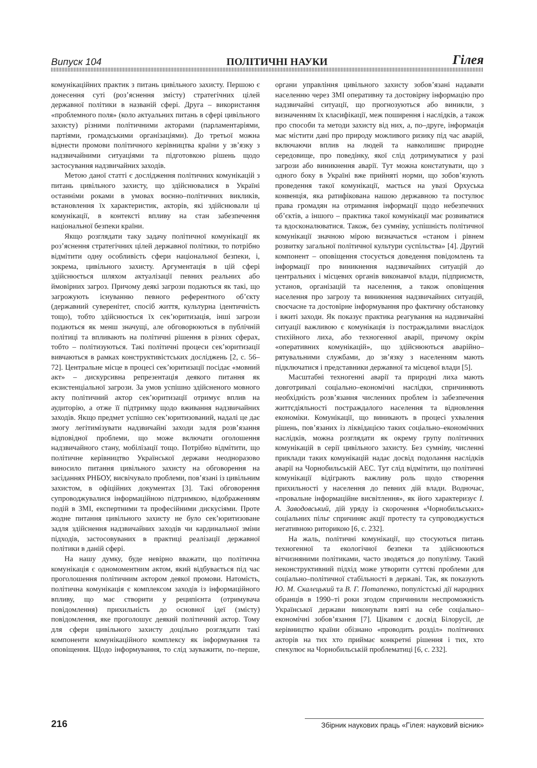Випуск 104 ПОЛІТИЧНІ НАУКИ Гілея
комунікаційних практик з питань цивільного захисту. Першою є донесення суті (роз’яснення змісту) стратегічних цілей державної політики в названій сфері. Друга – використання «проблемного поля» (коло актуальних питань в сфері цивільного захисту) різними політичними акторами (парламентаріями, партіями, громадськими організаціями). До третьої можна віднести промови політичного керівництва країни у зв’язку з надзвичайними ситуаціями та підготовкою рішень щодо застосування надзвичайних заходів.
Метою даної статті є дослідження політичних комунікацій з питань цивільного захисту, що здійснювалися в Україні останніми роками в умовах воєнно–політичних викликів, встановлення їх характеристик, акторів, які здійснювали ці комунікації, в контексті впливу на стан забезпечення національної безпеки країни.
Якщо розглядати таку задачу політичної комунікації як роз’яснення стратегічних цілей державної політики, то потрібно відмітити одну особливість сфери національної безпеки, і, зокрема, цивільного захисту. Аргументація в цій сфері здійснюється шляхом актуалізації певних реальних або ймовірних загроз. Причому деякі загрози подаються як такі, що загрожують існуванню певного референтного об’єкту (державний суверенітет, спосіб життя, культурна ідентичність тощо), тобто здійснюється їх сек’юритизація, інші загрози подаються як менш значущі, але обговорюються в публічній політиці та впливають на політичні рішення в різних сферах, тобто – політизуються. Такі політичні процеси сек’юритизації вивчаються в рамках конструктивістських досліджень [2, с. 56–72]. Центральне місце в процесі сек’юритизації посідає «мовний акт» – дискурсивна репрезентація деякого питання як екзистенціальної загрози. За умов успішно здійсненого мовного акту політичний актор сек’юритизації отримує вплив на аудиторію, а отже її підтримку щодо вживання надзвичайних заходів. Якщо предмет успішно сек’юритизований, надалі це дає змогу легітимізувати надзвичайні заходи задля розв’язання відповідної проблеми, що може включати оголошення надзвичайного стану, мобілізації тощо. Потрібно відмітити, що політичне керівництво Української держави неодноразово виносило питання цивільного захисту на обговорення на засіданнях РНБОУ, висвічувало проблеми, пов’язані із цивільним захистом, в офіційних документах [3]. Такі обговорення супроводжувалися інформаційною підтримкою, відображенням подій в ЗМІ, експертними та професійними дискусіями. Проте жодне питання цивільного захисту не було сек’юритизоване задля здійснення надзвичайних заходів чи кардинальної зміни підходів, застосовуваних в практиці реалізації державної політики в даній сфері.
На нашу думку, буде невірно вважати, що політична комунікація є одномоментним актом, який відбувається під час проголошення політичним актором деякої промови. Натомість, політична комунікація є комплексом заходів із інформаційного впливу, що має створити у реципієнта (отримувача повідомлення) прихильність до основної ідеї (змісту) повідомлення, яке проголошує деякий політичний актор. Тому для сфери цивільного захисту доцільно розглядати такі компоненти комунікаційного комплексу як інформування та оповіщення. Щодо інформування, то слід зауважити, по–перше, органи управління цивільного захисту зобов’язані надавати населенню через ЗМІ оперативну та достовірну інформацію про надзвичайні ситуації, що прогнозуються або виникли, з визначенням їх класифікації, меж поширення і наслідків, а також про способи та методи захисту від них, а, по–друге, інформація має містити дані про природу можливого ризику під час аварій, включаючи вплив на людей та навколишнє природне середовище, про поведінку, якої слід дотримуватися у разі загрози або виникнення аварії. Тут можна констатувати, що з одного боку в Україні вже прийняті норми, що зобов’язують проведення такої комунікації, мається на увазі Орхуська конвенція, яка ратифікована нашою державною та постулює права громадян на отримання інформації щодо небезпечних об’єктів, а іншого – практика такої комунікації має розвиватися та вдосконалюватися. Також, без сумніву, успішність політичної комунікації значною мірою визначається «станом і рівнем розвитку загальної політичної культури суспільства» [4]. Другий компонент – оповіщення стосується доведення повідомлень та інформації про виникнення надзвичайних ситуацій до центральних і місцевих органів виконавчої влади, підприємств, установ, організацій та населення, а також оповіщення населення про загрозу та виникнення надзвичайних ситуацій, своєчасне та достовірне інформування про фактичну обстановку і вжиті заходи. Як показує практика реагування на надзвичайні ситуації важливою є комунікація із постраждалими внаслідок стихійного лиха, або техногенної аварії, причому окрім «оперативних комунікацій», що здійснюються аварійно–рятувальними службами, до зв’язку з населенням мають підключатися і представники державної та місцевої влади [5].
Масштабні техногенні аварії та природні лиха мають довготривалі соціально–економічні наслідки, спричиняють необхідність розв’язання численних проблем із забезпечення життєдіяльності постраждалого населення та відновлення економіки. Комунікації, що виникають в процесі ухвалення рішень, пов’язаних із ліквідацією таких соціально–економічних наслідків, можна розглядати як окрему групу політичних комунікацій в серії цивільного захисту. Без сумніву, численні приклади таких комунікацій надає досвід подолання наслідків аварії на Чорнобильській АЕС. Тут слід відмітити, що політичні комунікації відіграють важливу роль щодо створення прихильності у населення до певних дій влади. Водночас, «провальне інформаційне висвітлення», як його характеризує І. А. Заводовський, дій уряду із скорочення «Чорнобильських» соціальних пільг спричиняє акції протесту та супроводжується негативною риторикою [6, с. 232].
На жаль, політичні комунікації, що стосуються питань техногенної та екологічної безпеки та здійснюються вітчизняними політиками, часто зводяться до популізму. Такий неконструктивний підхід може утворити суттєві проблеми для соціально–політичної стабільності в державі. Так, як показують Ю. М. Скалецький та В. Г. Потапенко, популістські дії народних обранців в 1990–ті роки згодом спричинили неспроможність Української держави виконувати взяті на себе соціально–економічні зобов’язання [7]. Цікавим є досвід Білорусії, де керівництво країни обізнано «проводить розділ» політичних акторів на тих хто приймає конкретні рішення і тих, хто спекулює на Чорнобильській проблематиці [6, с. 232].
216 Збірник наукових праць «Гілея: науковий вісник»